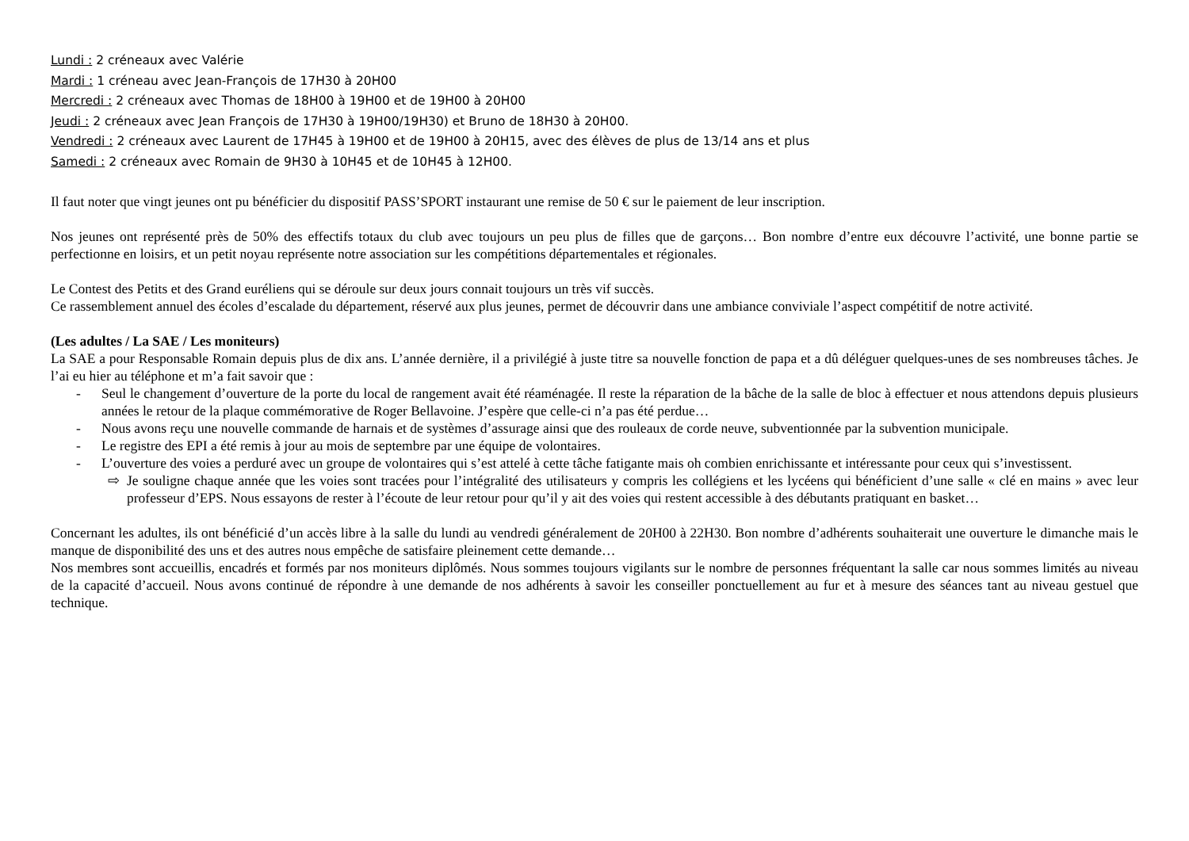Lundi : 2 créneaux avec Valérie
Mardi : 1 créneau avec Jean-François de 17H30 à 20H00
Mercredi : 2 créneaux avec Thomas de 18H00 à 19H00 et de 19H00 à 20H00
Jeudi : 2 créneaux avec Jean François de 17H30 à 19H00/19H30) et Bruno de 18H30 à 20H00.
Vendredi : 2 créneaux avec Laurent de 17H45 à 19H00 et de 19H00 à 20H15, avec des élèves de plus de 13/14 ans et plus
Samedi : 2 créneaux avec Romain de 9H30 à 10H45 et de 10H45 à 12H00.
Il faut noter que vingt jeunes ont pu bénéficier du dispositif PASS’SPORT instaurant une remise de 50 € sur le paiement de leur inscription.
Nos jeunes ont représenté près de 50% des effectifs totaux du club avec toujours un peu plus de filles que de garçons… Bon nombre d’entre eux découvre l’activité, une bonne partie se perfectionne en loisirs, et un petit noyau représente notre association sur les compétitions départementales et régionales.
Le Contest des Petits et des Grand euréliens qui se déroule sur deux jours connait toujours un très vif succès.
Ce rassemblement annuel des écoles d’escalade du département, réservé aux plus jeunes, permet de découvrir dans une ambiance conviviale l’aspect compétitif de notre activité.
(Les adultes / La SAE / Les moniteurs)
La SAE a pour Responsable Romain depuis plus de dix ans. L’année dernière, il a privilégié à juste titre sa nouvelle fonction de papa et a dû déléguer quelques-unes de ses nombreuses tâches. Je l’ai eu hier au téléphone et m’a fait savoir que :
- Seul le changement d’ouverture de la porte du local de rangement avait été réaménagée. Il reste la réparation de la bâche de la salle de bloc à effectuer et nous attendons depuis plusieurs années le retour de la plaque commémorative de Roger Bellavoine. J’espère que celle-ci n’a pas été perdue…
- Nous avons reçu une nouvelle commande de harnais et de systèmes d’assurage ainsi que des rouleaux de corde neuve, subventionnée par la subvention municipale.
- Le registre des EPI a été remis à jour au mois de septembre par une équipe de volontaires.
- L’ouverture des voies a perduré avec un groupe de volontaires qui s’est attelé à cette tâche fatigante mais oh combien enrichissante et intéressante pour ceux qui s’investissent.
⇨ Je souligne chaque année que les voies sont tracées pour l’intégralité des utilisateurs y compris les collégiens et les lycéens qui bénéficient d’une salle « clé en mains » avec leur professeur d’EPS. Nous essayons de rester à l’écoute de leur retour pour qu’il y ait des voies qui restent accessible à des débutants pratiquant en basket…
Concernant les adultes, ils ont bénéficié d’un accès libre à la salle du lundi au vendredi généralement de 20H00 à 22H30. Bon nombre d’adhérents souhaiterait une ouverture le dimanche mais le manque de disponibilité des uns et des autres nous empêche de satisfaire pleinement cette demande…
Nos membres sont accueillis, encadrés et formés par nos moniteurs diplômés. Nous sommes toujours vigilants sur le nombre de personnes fréquentant la salle car nous sommes limités au niveau de la capacité d’accueil. Nous avons continué de répondre à une demande de nos adhérents à savoir les conseiller ponctuellement au fur et à mesure des séances tant au niveau gestuel que technique.